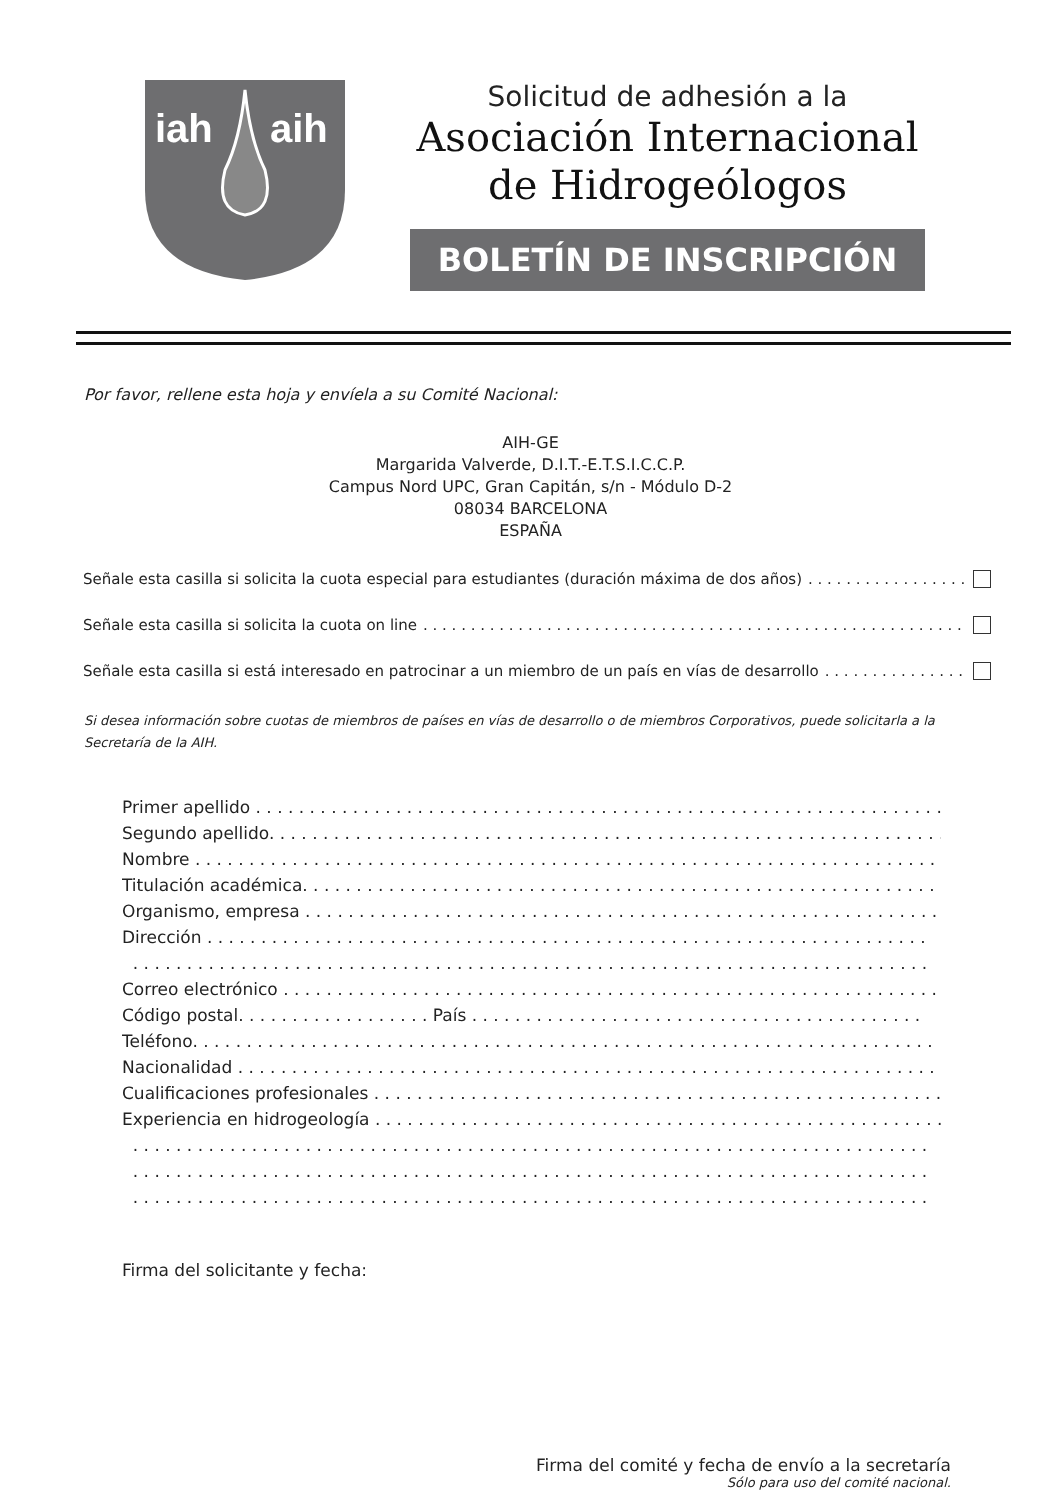iah
aih
Solicitud de adhesión a la
Asociación Internacional
de Hidrogeólogos
BOLETÍN DE INSCRIPCIÓN
Por favor, rellene esta hoja y envíela a su Comité Nacional:
AIH-GE
Margarida Valverde, D.I.T.-E.T.S.I.C.C.P.
Campus Nord UPC, Gran Capitán, s/n - Módulo D-2
08034 BARCELONA
ESPAÑA
Señale esta casilla si solicita la cuota especial para estudiantes (duración máxima de dos años). . . . . . . . . . . . . . . . . . . . . . . . . . . . . . . . . . . . . . . . . .
Señale esta casilla si solicita la cuota on line. . . . . . . . . . . . . . . . . . . . . . . . . . . . . . . . . . . . . . . . . . . . . . . . . . . . . . . . . . . . . . . . . . . . . . . . . . . . . . .
Señale esta casilla si está interesado en patrocinar a un miembro de un país en vías de desarrollo. . . . . . . . . . . . . . . . . . . . . . . . . . . . . . . . .
Si desea información sobre cuotas de miembros de países en vías de desarrollo o de miembros Corporativos, puede solicitarla a la Secretaría de la AIH.
Primer apellido . . . . . . . . . . . . . . . . . . . . . . . . . . . . . . . . . . . . . . . . . . . . . . . . . . . . . . . . . . . . . . . .
Segundo apellido. . . . . . . . . . . . . . . . . . . . . . . . . . . . . . . . . . . . . . . . . . . . . . . . . . . . . . . . . . . . . . . .
Nombre . . . . . . . . . . . . . . . . . . . . . . . . . . . . . . . . . . . . . . . . . . . . . . . . . . . . . . . . . . . . . . . . . . . . .
Titulación académica. . . . . . . . . . . . . . . . . . . . . . . . . . . . . . . . . . . . . . . . . . . . . . . . . . . . . . . . . . . .
Organismo, empresa . . . . . . . . . . . . . . . . . . . . . . . . . . . . . . . . . . . . . . . . . . . . . . . . . . . . . . . . . . . .
Dirección . . . . . . . . . . . . . . . . . . . . . . . . . . . . . . . . . . . . . . . . . . . . . . . . . . . . . . . . . . . . . . . . . . .
. . . . . . . . . . . . . . . . . . . . . . . . . . . . . . . . . . . . . . . . . . . . . . . . . . . . . . . . . . . . . . . . . . . . . . . . . .
Correo electrónico . . . . . . . . . . . . . . . . . . . . . . . . . . . . . . . . . . . . . . . . . . . . . . . . . . . . . . . . . . . . .
Código postal. . . . . . . . . . . . . . . . . . País . . . . . . . . . . . . . . . . . . . . . . . . . . . . . . . . . . . . . . . . . .
Teléfono. . . . . . . . . . . . . . . . . . . . . . . . . . . . . . . . . . . . . . . . . . . . . . . . . . . . . . . . . . . . . . . . . . . . .
Nacionalidad . . . . . . . . . . . . . . . . . . . . . . . . . . . . . . . . . . . . . . . . . . . . . . . . . . . . . . . . . . . . . . . . .
Cualificaciones profesionales . . . . . . . . . . . . . . . . . . . . . . . . . . . . . . . . . . . . . . . . . . . . . . . . . . . . . .
Experiencia en hidrogeología . . . . . . . . . . . . . . . . . . . . . . . . . . . . . . . . . . . . . . . . . . . . . . . . . . . . . .
. . . . . . . . . . . . . . . . . . . . . . . . . . . . . . . . . . . . . . . . . . . . . . . . . . . . . . . . . . . . . . . . . . . . . . . . . .
. . . . . . . . . . . . . . . . . . . . . . . . . . . . . . . . . . . . . . . . . . . . . . . . . . . . . . . . . . . . . . . . . . . . . . . . . .
. . . . . . . . . . . . . . . . . . . . . . . . . . . . . . . . . . . . . . . . . . . . . . . . . . . . . . . . . . . . . . . . . . . . . . . . . .
Firma del solicitante y fecha:
Firma del comité y fecha de envío a la secretaría
Sólo para uso del comité nacional.